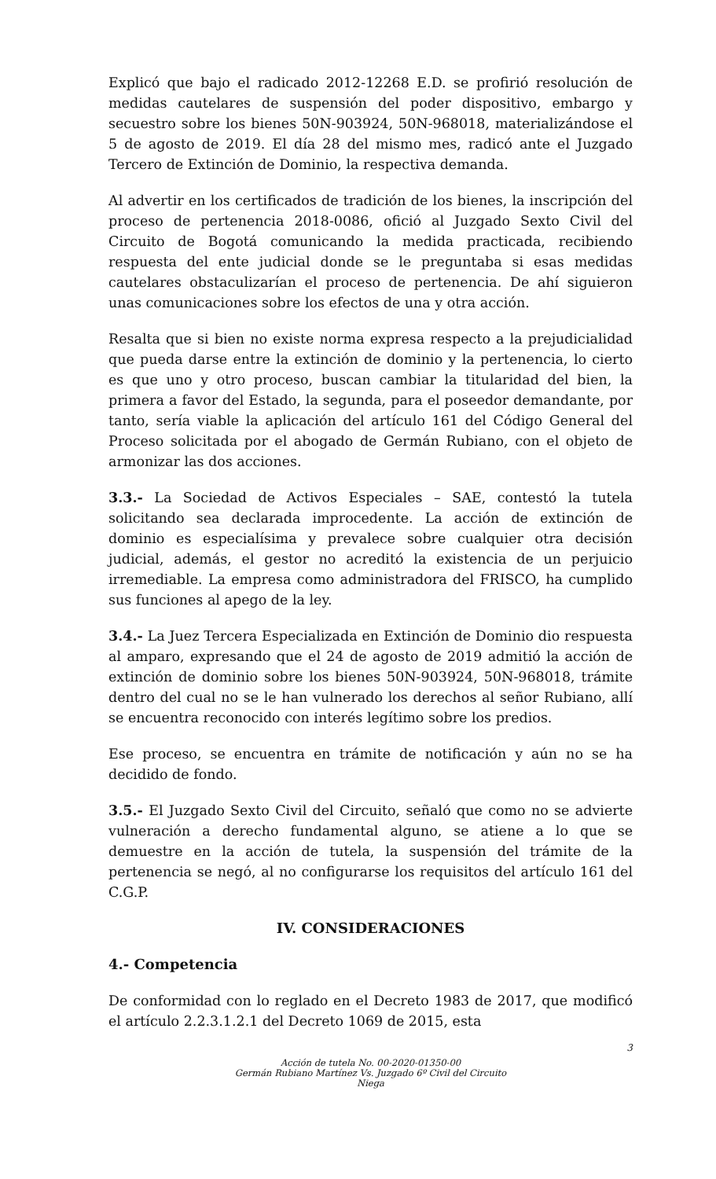Explicó que bajo el radicado 2012-12268 E.D. se profirió resolución de medidas cautelares de suspensión del poder dispositivo, embargo y secuestro sobre los bienes 50N-903924, 50N-968018, materializándose el 5 de agosto de 2019. El día 28 del mismo mes, radicó ante el Juzgado Tercero de Extinción de Dominio, la respectiva demanda.
Al advertir en los certificados de tradición de los bienes, la inscripción del proceso de pertenencia 2018-0086, ofició al Juzgado Sexto Civil del Circuito de Bogotá comunicando la medida practicada, recibiendo respuesta del ente judicial donde se le preguntaba si esas medidas cautelares obstaculizarían el proceso de pertenencia. De ahí siguieron unas comunicaciones sobre los efectos de una y otra acción.
Resalta que si bien no existe norma expresa respecto a la prejudicialidad que pueda darse entre la extinción de dominio y la pertenencia, lo cierto es que uno y otro proceso, buscan cambiar la titularidad del bien, la primera a favor del Estado, la segunda, para el poseedor demandante, por tanto, sería viable la aplicación del artículo 161 del Código General del Proceso solicitada por el abogado de Germán Rubiano, con el objeto de armonizar las dos acciones.
3.3.- La Sociedad de Activos Especiales – SAE, contestó la tutela solicitando sea declarada improcedente. La acción de extinción de dominio es especialísima y prevalece sobre cualquier otra decisión judicial, además, el gestor no acreditó la existencia de un perjuicio irremediable. La empresa como administradora del FRISCO, ha cumplido sus funciones al apego de la ley.
3.4.- La Juez Tercera Especializada en Extinción de Dominio dio respuesta al amparo, expresando que el 24 de agosto de 2019 admitió la acción de extinción de dominio sobre los bienes 50N-903924, 50N-968018, trámite dentro del cual no se le han vulnerado los derechos al señor Rubiano, allí se encuentra reconocido con interés legítimo sobre los predios.
Ese proceso, se encuentra en trámite de notificación y aún no se ha decidido de fondo.
3.5.- El Juzgado Sexto Civil del Circuito, señaló que como no se advierte vulneración a derecho fundamental alguno, se atiene a lo que se demuestre en la acción de tutela, la suspensión del trámite de la pertenencia se negó, al no configurarse los requisitos del artículo 161 del C.G.P.
IV. CONSIDERACIONES
4.- Competencia
De conformidad con lo reglado en el Decreto 1983 de 2017, que modificó el artículo 2.2.3.1.2.1 del Decreto 1069 de 2015, esta
3
Acción de tutela No. 00-2020-01350-00
Germán Rubiano Martínez Vs. Juzgado 6º Civil del Circuito
Niega